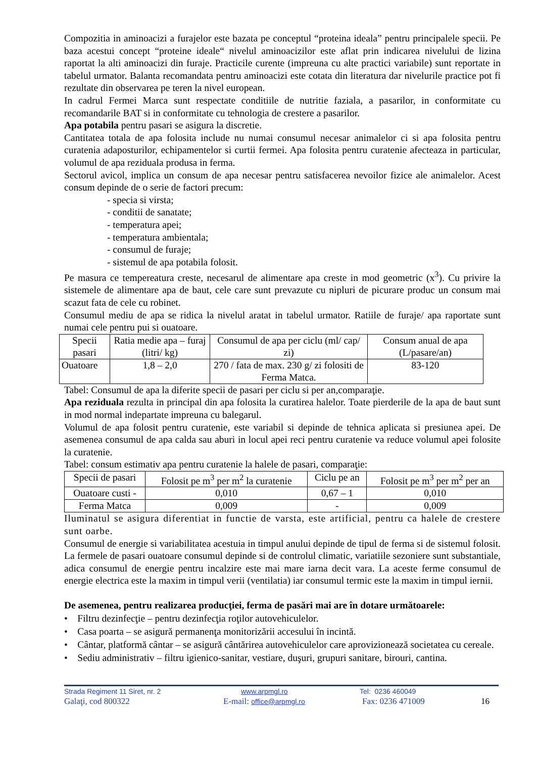Compozitia in aminoacizi a furajelor este bazata pe conceptul “proteina ideala” pentru principalele specii. Pe baza acestui concept “proteine ideale“ nivelul aminoacizilor este aflat prin indicarea nivelului de lizina raportat la alti aminoacizi din furaje. Practicile curente (impreuna cu alte practici variabile) sunt reportate in tabelul urmator. Balanta recomandata pentru aminoacizi este cotata din literatura dar nivelurile practice pot fi rezultate din observarea pe teren la nivel european.
In cadrul Fermei Marca sunt respectate conditiile de nutritie faziala, a pasarilor, in conformitate cu recomandarile BAT si in conformitate cu tehnologia de crestere a pasarilor.
Apa potabila pentru pasari se asigura la discretie.
Cantitatea totala de apa folosita include nu numai consumul necesar animalelor ci si apa folosita pentru curatenia adaposturilor, echipamentelor si curtii fermei. Apa folosita pentru curatenie afecteaza in particular, volumul de apa reziduala produsa in ferma.
Sectorul avicol, implica un consum de apa necesar pentru satisfacerea nevoilor fizice ale animalelor. Acest consum depinde de o serie de factori precum:
- specia si virsta;
- conditii de sanatate;
- temperatura apei;
- temperatura ambientala;
- consumul de furaje;
- sistemul de apa potabila folosit.
Pe masura ce tempereatura creste, necesarul de alimentare apa creste in mod geometric (x<sup>3</sup>). Cu privire la sistemele de alimentare apa de baut, cele care sunt prevazute cu nipluri de picurare produc un consum mai scazut fata de cele cu robinet.
Consumul mediu de apa se ridica la nivelul aratat in tabelul urmator. Ratiile de furaje/ apa raportate sunt numai cele pentru pui si ouatoare.
| Specii pasari | Ratia medie apa – furaj (litri/ kg) | Consumul de apa per ciclu (ml/ cap/ zi) | Consum anual de apa (L/pasare/an) |
| --- | --- | --- | --- |
| Ouatoare | 1,8 – 2,0 | 270 / fata de max. 230 g/ zi folositi de Ferma Matca. | 83-120 |
Tabel: Consumul de apa la diferite specii de pasari per ciclu si per an,comparaţie.
Apa reziduala rezulta in principal din apa folosita la curatirea halelor. Toate pierderile de la apa de baut sunt in mod normal indepartate impreuna cu balegarul.
Volumul de apa folosit pentru curatenie, este variabil si depinde de tehnica aplicata si presiunea apei. De asemenea consumul de apa calda sau aburi in locul apei reci pentru curatenie va reduce volumul apei folosite la curatenie.
Tabel: consum estimativ apa pentru curatenie la halele de pasari, comparaţie:
| Specii de pasari | Folosit pe m<sup>3</sup> per m<sup>2</sup> la curatenie | Ciclu pe an | Folosit pe m<sup>3</sup> per m<sup>2</sup> per an |
| --- | --- | --- | --- |
| Ouatoare custi - | 0,010 | 0,67 – 1 | 0,010 |
| Ferma Matca | 0,009 | - | 0,009 |
Iluminatul se asigura diferentiat in functie de varsta, este artificial, pentru ca halele de crestere sunt oarbe.
Consumul de energie si variabilitatea acestuia in timpul anului depinde de tipul de ferma si de sistemul folosit. La fermele de pasari ouatoare consumul depinde si de controlul climatic, variatiile sezoniere sunt substantiale, adica consumul de energie pentru incalzire este mai mare iarna decit vara. La aceste ferme consumul de energie electrica este la maxim in timpul verii (ventilatia) iar consumul termic este la maxim in timpul iernii.
De asemenea, pentru realizarea producţiei, ferma de pasări mai are în dotare următoarele:
• Filtru dezinfecţie – pentru dezinfecţia roţilor autovehiculelor.
• Casa poarta – se asigură permanenţa monitorizării accesului în incintă.
• Cântar, platformă cântar – se asigură cântărirea autovehiculelor care aprovizionează societatea cu cereale.
• Sediu administrativ – filtru igienico-sanitar, vestiare, duşuri, grupuri sanitare, birouri, cantina.
Strada Regiment 11 Siret, nr. 2 www.arpmgl.ro Tel: 0236 460049
Galaţi, cod 800322 E-mail: office@arpmgl.ro Fax: 0236 471009 16